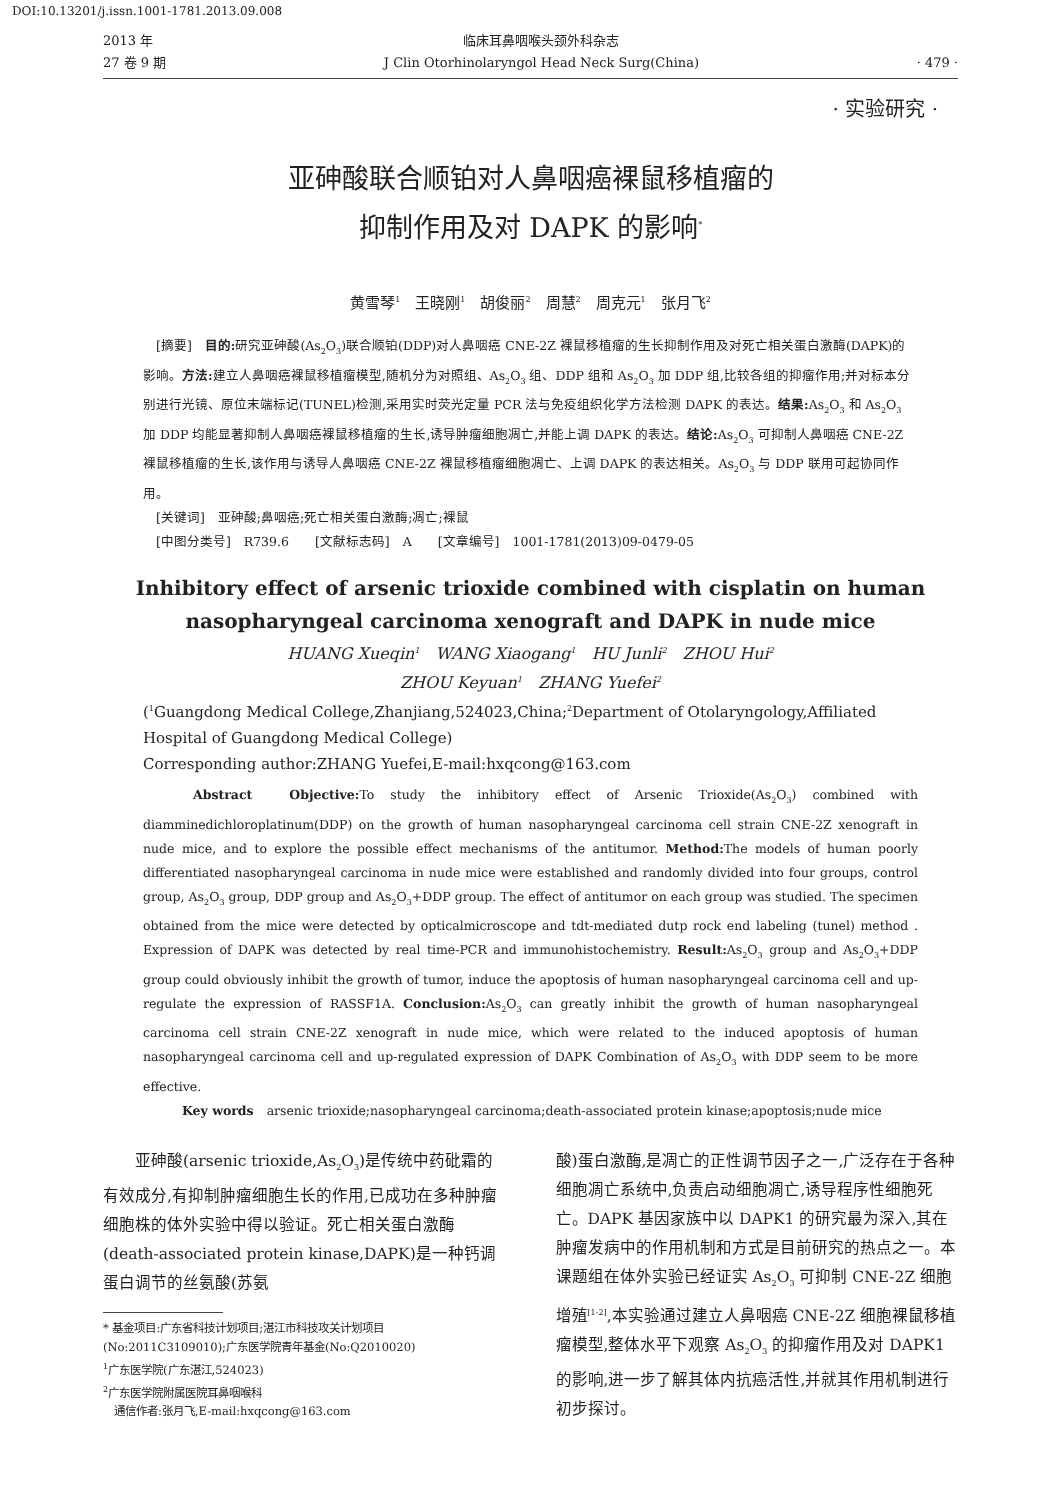DOI:10.13201/j.issn.1001-1781.2013.09.008
2013 年
27 卷 9 期
临床耳鼻咽喉头颈外科杂志
J Clin Otorhinolaryngol Head Neck Surg(China)
· 479 ·
· 实验研究 ·
亚砷酸联合顺铂对人鼻咽癌裸鼠移植瘤的
抑制作用及对 DAPK 的影响<sup>*</sup>
黄雪琴<sup>1</sup>　王晓刚<sup>1</sup>　胡俊丽<sup>2</sup>　周慧<sup>2</sup>　周克元<sup>1</sup>　张月飞<sup>2</sup>
　[摘要]　目的: 研究亚砷酸(As<sub>2</sub>O<sub>3</sub>)联合顺铂(DDP)对人鼻咽癌 CNE-2Z 裸鼠移植瘤的生长抑制作用及对死亡相关蛋白激酶(DAPK)的影响。方法: 建立人鼻咽癌裸鼠移植瘤模型,随机分为对照组、As<sub>2</sub>O<sub>3</sub> 组、DDP 组和 As<sub>2</sub>O<sub>3</sub> 加 DDP 组,比较各组的抑瘤作用;并对标本分别进行光镜、原位末端标记(TUNEL)检测,采用实时荧光定量 PCR 法与免疫组织化学方法检测 DAPK 的表达。结果: As<sub>2</sub>O<sub>3</sub> 和 As<sub>2</sub>O<sub>3</sub> 加 DDP 均能显著抑制人鼻咽癌裸鼠移植瘤的生长,诱导肿瘤细胞凋亡,并能上调 DAPK 的表达。结论: As<sub>2</sub>O<sub>3</sub> 可抑制人鼻咽癌 CNE-2Z 裸鼠移植瘤的生长,该作用与诱导人鼻咽癌 CNE-2Z 裸鼠移植瘤细胞凋亡、上调 DAPK 的表达相关。As<sub>2</sub>O<sub>3</sub> 与 DDP 联用可起协同作用。
　[关键词]　亚砷酸;鼻咽癌;死亡相关蛋白激酶;凋亡;裸鼠
　[中图分类号]　R739.6　　[文献标志码]　A　　[文章编号]　1001-1781(2013)09-0479-05
Inhibitory effect of arsenic trioxide combined with cisplatin on human
nasopharyngeal carcinoma xenograft and DAPK in nude mice
HUANG Xueqin<sup>1</sup>　WANG Xiaogang<sup>1</sup>　HU Junli<sup>2</sup>　ZHOU Hui<sup>2</sup>
ZHOU Keyuan<sup>1</sup>　ZHANG Yuefei<sup>2</sup>
(<sup>1</sup>Guangdong Medical College,Zhanjiang,524023,China;<sup>2</sup>Department of Otolaryngology,Affiliated Hospital of Guangdong Medical College)
Corresponding author:ZHANG Yuefei,E-mail:hxqcong@163.com
　　Abstract　Objective: To study the inhibitory effect of Arsenic Trioxide(As<sub>2</sub>O<sub>3</sub>) combined with diamminedichloroplatinum(DDP) on the growth of human nasopharyngeal carcinoma cell strain CNE-2Z xenograft in nude mice, and to explore the possible effect mechanisms of the antitumor. Method: The models of human poorly differentiated nasopharyngeal carcinoma in nude mice were established and randomly divided into four groups, control group, As<sub>2</sub>O<sub>3</sub> group, DDP group and As<sub>2</sub>O<sub>3</sub>+DDP group. The effect of antitumor on each group was studied. The specimen obtained from the mice were detected by opticalmicroscope and tdt-mediated dutp rock end labeling (tunel) method . Expression of DAPK was detected by real time-PCR and immunohistochemistry. Result: As<sub>2</sub>O<sub>3</sub> group and As<sub>2</sub>O<sub>3</sub>+DDP group could obviously inhibit the growth of tumor, induce the apoptosis of human nasopharyngeal carcinoma cell and up-regulate the expression of RASSF1A. Conclusion: As<sub>2</sub>O<sub>3</sub> can greatly inhibit the growth of human nasopharyngeal carcinoma cell strain CNE-2Z xenograft in nude mice, which were related to the induced apoptosis of human nasopharyngeal carcinoma cell and up-regulated expression of DAPK Combination of As<sub>2</sub>O<sub>3</sub> with DDP seem to be more effective.
　　　Key words　arsenic trioxide;nasopharyngeal carcinoma;death-associated protein kinase;apoptosis;nude mice
　　亚砷酸(arsenic trioxide,As<sub>2</sub>O<sub>3</sub>)是传统中药砒霜的有效成分,有抑制肿瘤细胞生长的作用,已成功在多种肿瘤细胞株的体外实验中得以验证。死亡相关蛋白激酶(death-associated protein kinase,DAPK)是一种钙调蛋白调节的丝氨酸(苏氨
* 基金项目:广东省科技计划项目;湛江市科技攻关计划项目(No:2011C3109010);广东医学院青年基金(No:Q2010020)
<sup>1</sup> 广东医学院(广东湛江,524023)
<sup>2</sup> 广东医学院附属医院耳鼻咽喉科
　通信作者:张月飞,E-mail:hxqcong@163.com
酸)蛋白激酶,是凋亡的正性调节因子之一,广泛存在于各种细胞凋亡系统中,负责启动细胞凋亡,诱导程序性细胞死亡。DAPK 基因家族中以 DAPK1 的研究最为深入,其在肿瘤发病中的作用机制和方式是目前研究的热点之一。本课题组在体外实验已经证实 As<sub>2</sub>O<sub>3</sub> 可抑制 CNE-2Z 细胞增殖<sup>[1-2]</sup>,本实验通过建立人鼻咽癌 CNE-2Z 细胞裸鼠移植瘤模型,整体水平下观察 As<sub>2</sub>O<sub>3</sub> 的抑瘤作用及对 DAPK1 的影响,进一步了解其体内抗癌活性,并就其作用机制进行初步探讨。